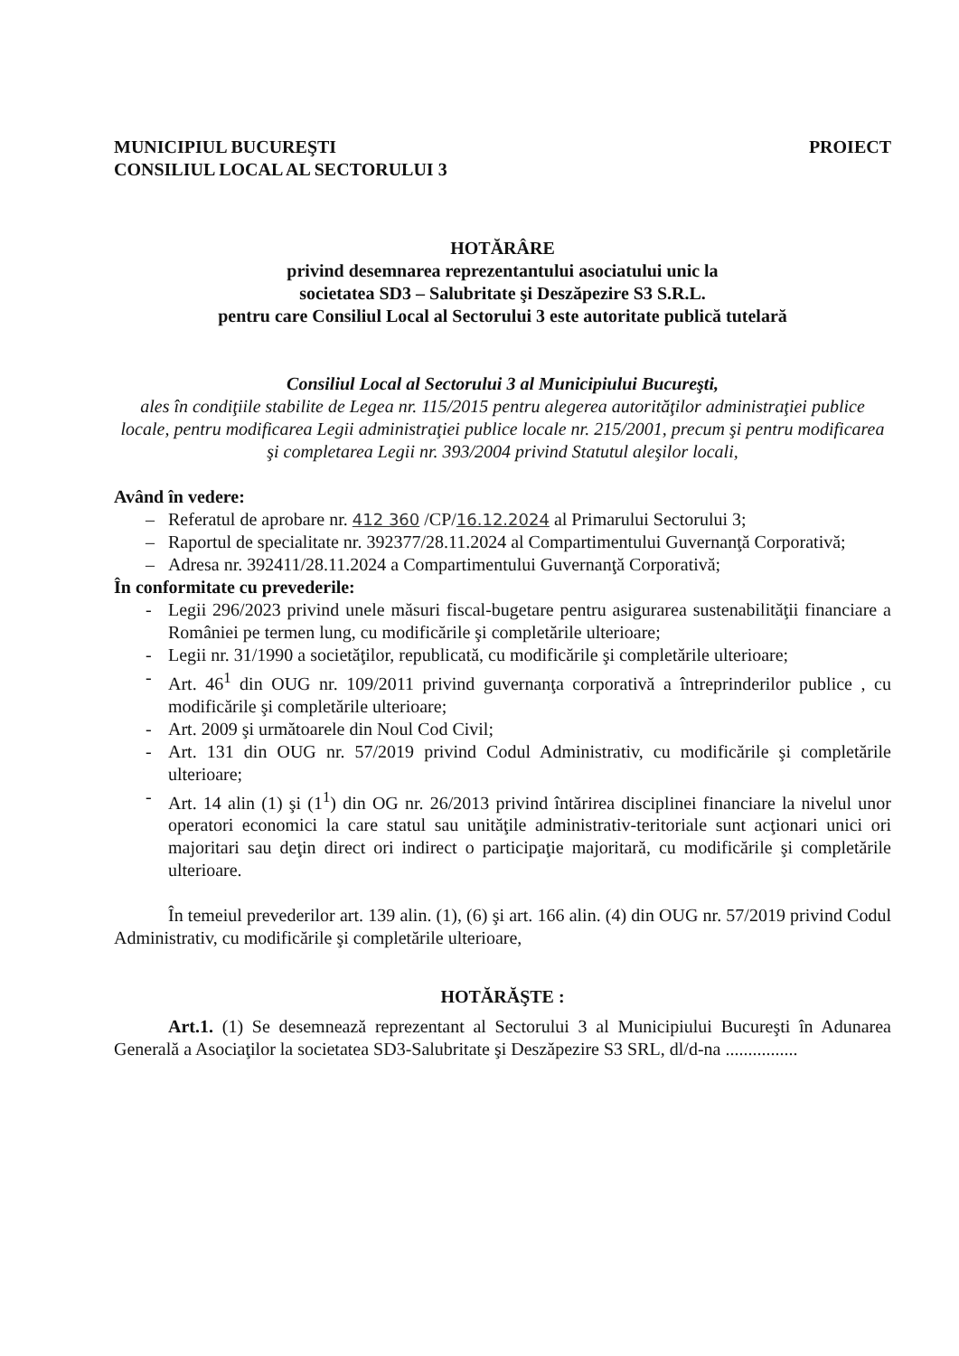MUNICIPIUL BUCUREŞTI
CONSILIUL LOCAL AL SECTORULUI 3
PROIECT
HOTĂRÂRE
privind desemnarea reprezentantului asociatului unic la
societatea SD3 – Salubritate şi Deszăpezire S3 S.R.L.
pentru care Consiliul Local al Sectorului 3 este autoritate publică tutelară
Consiliul Local al Sectorului 3 al Municipiului Bucureşti,
ales în condiţiile stabilite de Legea nr. 115/2015 pentru alegerea autorităţilor administraţiei publice locale, pentru modificarea Legii administraţiei publice locale nr. 215/2001, precum şi pentru modificarea şi completarea Legii nr. 393/2004 privind Statutul aleşilor locali,
Având în vedere:
– Referatul de aprobare nr. 412 360 /CP/16.12.2024 al Primarului Sectorului 3;
– Raportul de specialitate nr. 392377/28.11.2024 al Compartimentului Guvernanţă Corporativă;
– Adresa nr. 392411/28.11.2024 a Compartimentului Guvernanţă Corporativă;
În conformitate cu prevederile:
- Legii 296/2023 privind unele măsuri fiscal-bugetare pentru asigurarea sustenabilităţii financiare a României pe termen lung, cu modificările şi completările ulterioare;
- Legii nr. 31/1990 a societăţilor, republicată, cu modificările şi completările ulterioare;
- Art. 46<sup>1</sup> din OUG nr. 109/2011 privind guvernanţa corporativă a întreprinderilor publice , cu modificările şi completările ulterioare;
- Art. 2009 şi următoarele din Noul Cod Civil;
- Art. 131 din OUG nr. 57/2019 privind Codul Administrativ, cu modificările şi completările ulterioare;
- Art. 14 alin (1) şi (1<sup>1</sup>) din OG nr. 26/2013 privind întărirea disciplinei financiare la nivelul unor operatori economici la care statul sau unităţile administrativ-teritoriale sunt acţionari unici ori majoritari sau deţin direct ori indirect o participaţie majoritară, cu modificările şi completările ulterioare.
În temeiul prevederilor art. 139 alin. (1), (6) şi art. 166 alin. (4) din OUG nr. 57/2019 privind Codul Administrativ, cu modificările şi completările ulterioare,
HOTĂRĂŞTE :
Art.1. (1) Se desemnează reprezentant al Sectorului 3 al Municipiului Bucureşti în Adunarea Generală a Asociaţilor la societatea SD3-Salubritate şi Deszăpezire S3 SRL, dl/d-na ................